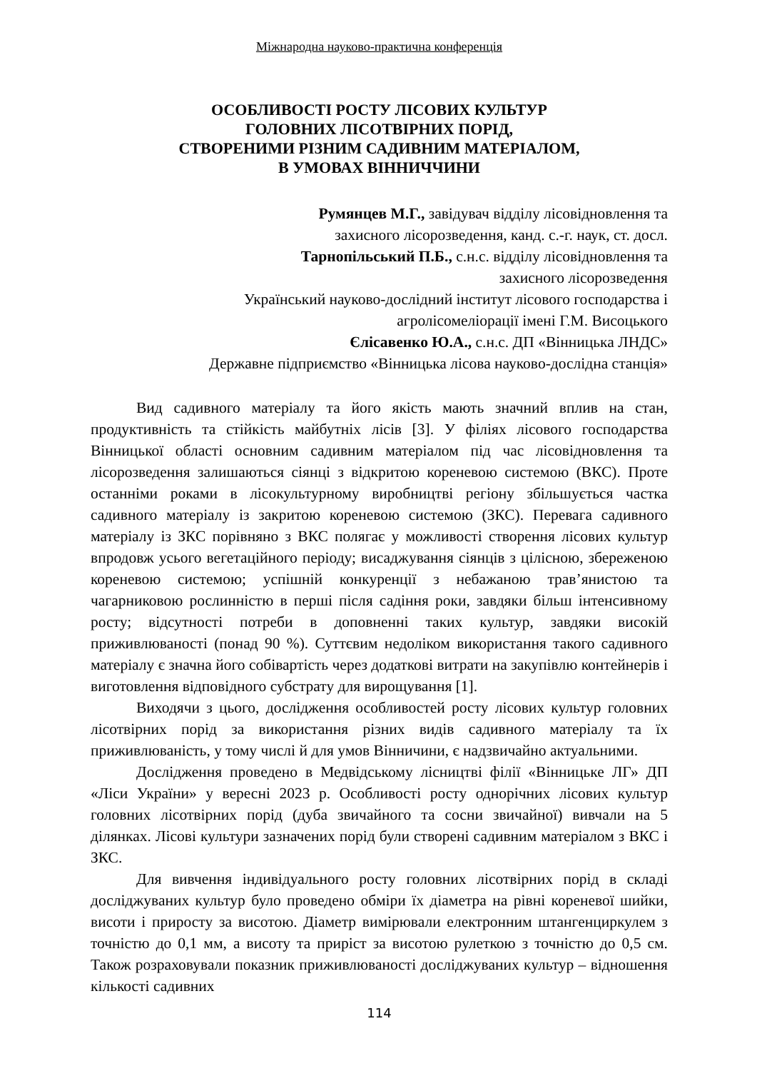Міжнародна науково-практична конференція
ОСОБЛИВОСТІ РОСТУ ЛІСОВИХ КУЛЬТУР
ГОЛОВНИХ ЛІСОТВІРНИХ ПОРІД,
СТВОРЕНИМИ РІЗНИМ САДИВНИМ МАТЕРІАЛОМ,
В УМОВАХ ВІННИЧЧИНИ
Румянцев М.Г., завідувач відділу лісовідновлення та
захисного лісорозведення, канд. с.-г. наук, ст. досл.
Тарнопільський П.Б., с.н.с. відділу лісовідновлення та
захисного лісорозведення
Український науково-дослідний інститут лісового господарства і
агролісомеліорації імені Г.М. Висоцького
Єлісавенко Ю.А., с.н.с. ДП «Вінницька ЛНДС»
Державне підприємство «Вінницька лісова науково-дослідна станція»
Вид садивного матеріалу та його якість мають значний вплив на стан, продуктивність та стійкість майбутніх лісів [3]. У філіях лісового господарства Вінницької області основним садивним матеріалом під час лісовідновлення та лісорозведення залишаються сіянці з відкритою кореневою системою (ВКС). Проте останніми роками в лісокультурному виробництві регіону збільшується частка садивного матеріалу із закритою кореневою системою (ЗКС). Перевага садивного матеріалу із ЗКС порівняно з ВКС полягає у можливості створення лісових культур впродовж усього вегетаційного періоду; висаджування сіянців з цілісною, збереженою кореневою системою; успішній конкуренції з небажаною трав’янистою та чагарниковою рослинністю в перші після садіння роки, завдяки більш інтенсивному росту; відсутності потреби в доповненні таких культур, завдяки високій приживлюваності (понад 90 %). Суттєвим недоліком використання такого садивного матеріалу є значна його собівартість через додаткові витрати на закупівлю контейнерів і виготовлення відповідного субстрату для вирощування [1].
Виходячи з цього, дослідження особливостей росту лісових культур головних лісотвірних порід за використання різних видів садивного матеріалу та їх приживлюваність, у тому числі й для умов Вінничини, є надзвичайно актуальними.
Дослідження проведено в Медвідському лісництві філії «Вінницьке ЛГ» ДП «Ліси України» у вересні 2023 р. Особливості росту однорічних лісових культур головних лісотвірних порід (дуба звичайного та сосни звичайної) вивчали на 5 ділянках. Лісові культури зазначених порід були створені садивним матеріалом з ВКС і ЗКС.
Для вивчення індивідуального росту головних лісотвірних порід в складі досліджуваних культур було проведено обміри їх діаметра на рівні кореневої шийки, висоти і приросту за висотою. Діаметр вимірювали електронним штангенциркулем з точністю до 0,1 мм, а висоту та приріст за висотою рулеткою з точністю до 0,5 см. Також розраховували показник приживлюваності досліджуваних культур – відношення кількості садивних
114